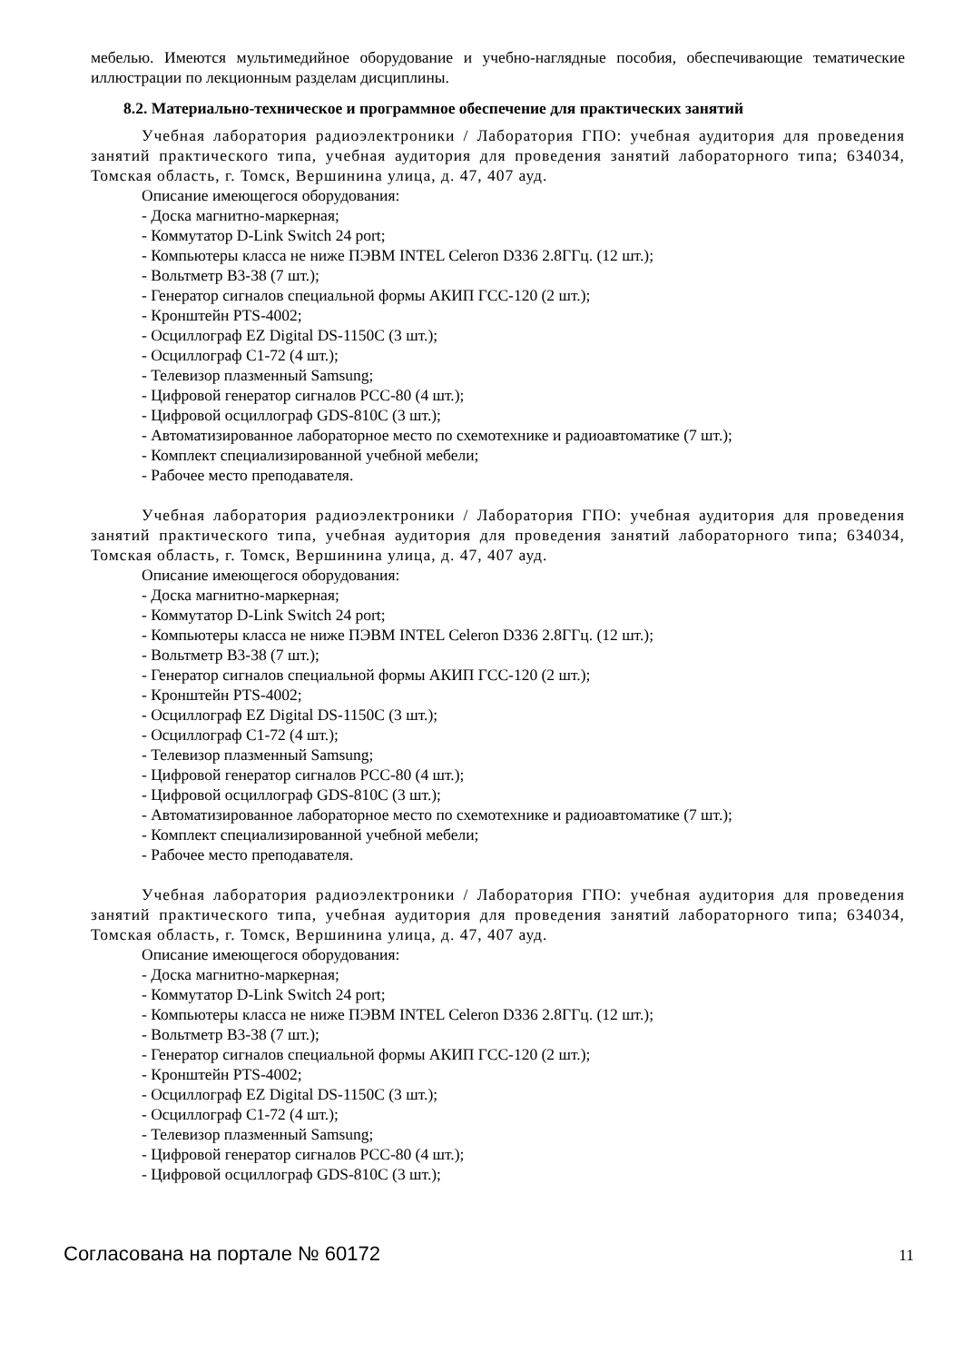мебелью. Имеются мультимедийное оборудование и учебно-наглядные пособия, обеспечивающие тематические иллюстрации по лекционным разделам дисциплины.
8.2. Материально-техническое и программное обеспечение для практических занятий
Учебная лаборатория радиоэлектроники / Лаборатория ГПО: учебная аудитория для проведения занятий практического типа, учебная аудитория для проведения занятий лабораторного типа; 634034, Томская область, г. Томск, Вершинина улица, д. 47, 407 ауд.
Описание имеющегося оборудования:
- Доска магнитно-маркерная;
- Коммутатор D-Link Switch 24 рort;
- Компьютеры класса не ниже ПЭВМ INTEL Celeron D336 2.8ГГц. (12 шт.);
- Вольтметр В3-38 (7 шт.);
- Генератор сигналов специальной формы АКИП ГСС-120 (2 шт.);
- Кронштейн PTS-4002;
- Осциллограф EZ Digital DS-1150C (3 шт.);
- Осциллограф С1-72 (4 шт.);
- Телевизор плазменный Samsung;
- Цифровой генератор сигналов РСС-80 (4 шт.);
- Цифровой осциллограф GDS-810C (3 шт.);
- Автоматизированное лабораторное место по схемотехнике и радиоавтоматике (7 шт.);
- Комплект специализированной учебной мебели;
- Рабочее место преподавателя.
Учебная лаборатория радиоэлектроники / Лаборатория ГПО: учебная аудитория для проведения занятий практического типа, учебная аудитория для проведения занятий лабораторного типа; 634034, Томская область, г. Томск, Вершинина улица, д. 47, 407 ауд.
Описание имеющегося оборудования:
- Доска магнитно-маркерная;
- Коммутатор D-Link Switch 24 рort;
- Компьютеры класса не ниже ПЭВМ INTEL Celeron D336 2.8ГГц. (12 шт.);
- Вольтметр В3-38 (7 шт.);
- Генератор сигналов специальной формы АКИП ГСС-120 (2 шт.);
- Кронштейн PTS-4002;
- Осциллограф EZ Digital DS-1150C (3 шт.);
- Осциллограф С1-72 (4 шт.);
- Телевизор плазменный Samsung;
- Цифровой генератор сигналов РСС-80 (4 шт.);
- Цифровой осциллограф GDS-810C (3 шт.);
- Автоматизированное лабораторное место по схемотехнике и радиоавтоматике (7 шт.);
- Комплект специализированной учебной мебели;
- Рабочее место преподавателя.
Учебная лаборатория радиоэлектроники / Лаборатория ГПО: учебная аудитория для проведения занятий практического типа, учебная аудитория для проведения занятий лабораторного типа; 634034, Томская область, г. Томск, Вершинина улица, д. 47, 407 ауд.
Описание имеющегося оборудования:
- Доска магнитно-маркерная;
- Коммутатор D-Link Switch 24 рort;
- Компьютеры класса не ниже ПЭВМ INTEL Celeron D336 2.8ГГц. (12 шт.);
- Вольтметр В3-38 (7 шт.);
- Генератор сигналов специальной формы АКИП ГСС-120 (2 шт.);
- Кронштейн PTS-4002;
- Осциллограф EZ Digital DS-1150C (3 шт.);
- Осциллограф С1-72 (4 шт.);
- Телевизор плазменный Samsung;
- Цифровой генератор сигналов РСС-80 (4 шт.);
- Цифровой осциллограф GDS-810C (3 шт.);
Согласована на портале № 60172 11